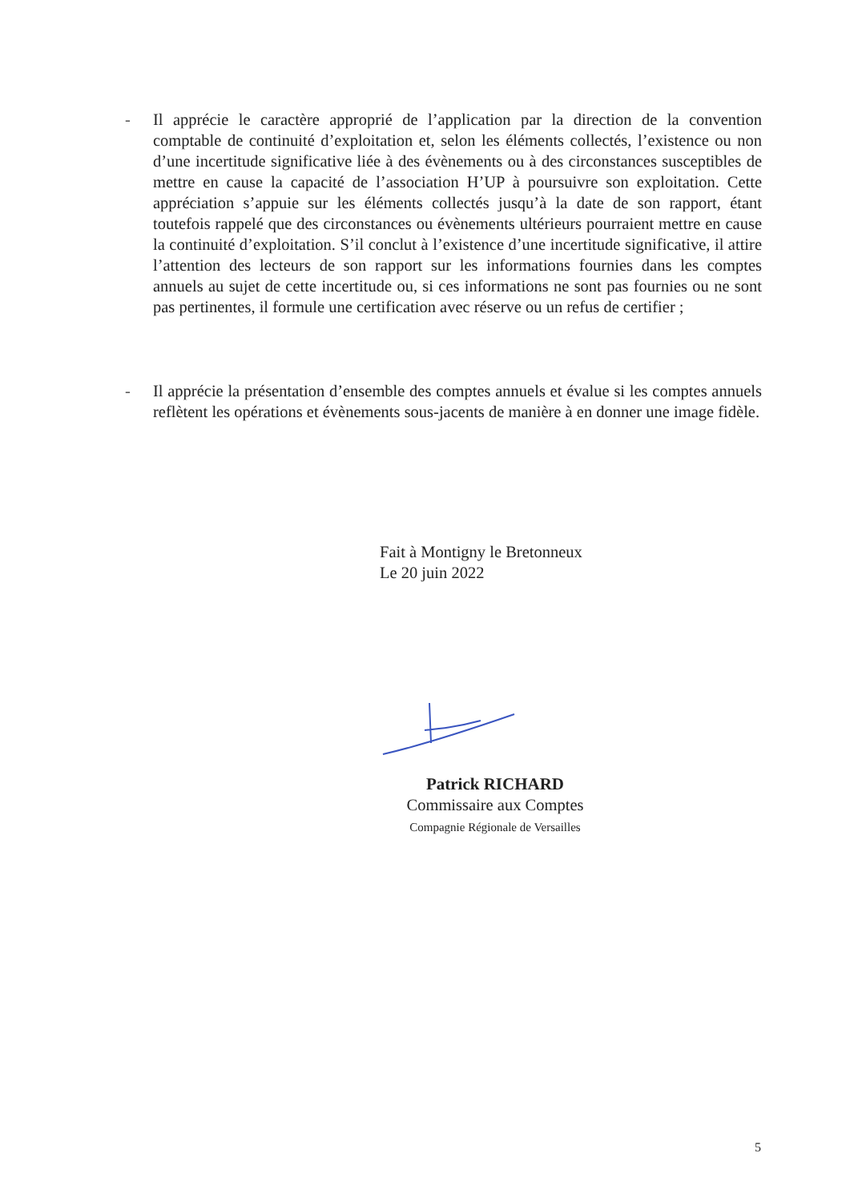- Il apprécie le caractère approprié de l’application par la direction de la convention comptable de continuité d’exploitation et, selon les éléments collectés, l’existence ou non d’une incertitude significative liée à des évènements ou à des circonstances susceptibles de mettre en cause la capacité de l’association H’UP à poursuivre son exploitation. Cette appréciation s’appuie sur les éléments collectés jusqu’à la date de son rapport, étant toutefois rappelé que des circonstances ou évènements ultérieurs pourraient mettre en cause la continuité d’exploitation. S’il conclut à l’existence d’une incertitude significative, il attire l’attention des lecteurs de son rapport sur les informations fournies dans les comptes annuels au sujet de cette incertitude ou, si ces informations ne sont pas fournies ou ne sont pas pertinentes, il formule une certification avec réserve ou un refus de certifier ;
- Il apprécie la présentation d’ensemble des comptes annuels et évalue si les comptes annuels reflètent les opérations et évènements sous-jacents de manière à en donner une image fidèle.
Fait à Montigny le Bretonneux
Le 20 juin 2022
Patrick RICHARD
Commissaire aux Comptes
Compagnie Régionale de Versailles
5